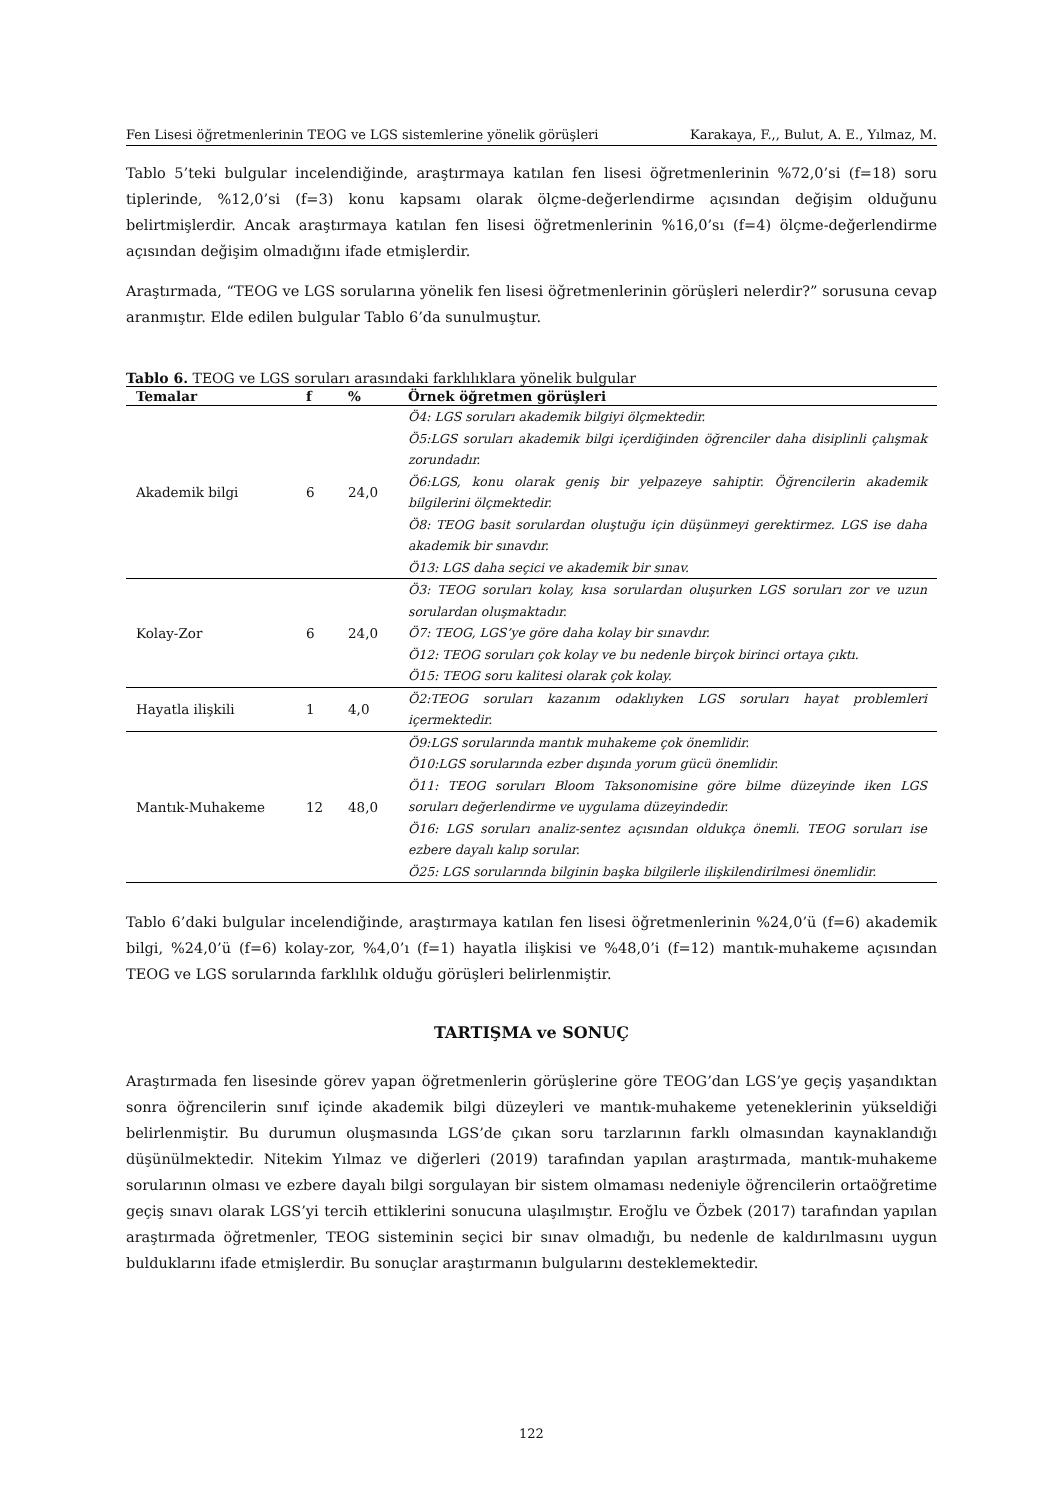Fen Lisesi öğretmenlerinin TEOG ve LGS sistemlerine yönelik görüşleri Karakaya, F.,, Bulut, A. E., Yılmaz, M.
Tablo 5’teki bulgular incelendiğinde, araştırmaya katılan fen lisesi öğretmenlerinin %72,0’si (f=18) soru tiplerinde, %12,0’si (f=3) konu kapsamı olarak ölçme-değerlendirme açısından değişim olduğunu belirtmişlerdir. Ancak araştırmaya katılan fen lisesi öğretmenlerinin %16,0’sı (f=4) ölçme-değerlendirme açısından değişim olmadığını ifade etmişlerdir.
Araştırmada, “TEOG ve LGS sorularına yönelik fen lisesi öğretmenlerinin görüşleri nelerdir?” sorusuna cevap aranmıştır. Elde edilen bulgular Tablo 6’da sunulmuştur.
Tablo 6. TEOG ve LGS soruları arasındaki farklılıklara yönelik bulgular
| Temalar | f | % | Örnek öğretmen görüşleri |
| --- | --- | --- | --- |
| Akademik bilgi | 6 | 24,0 | Ö4: LGS soruları akademik bilgiyi ölçmektedir. Ö5:LGS soruları akademik bilgi içerdiğinden öğrenciler daha disiplinli çalışmak zorundadır. Ö6:LGS, konu olarak geniş bir yelpazeye sahiptir. Öğrencilerin akademik bilgilerini ölçmektedir. Ö8: TEOG basit sorulardan oluştuğu için düşünmeyi gerektirmez. LGS ise daha akademik bir sınavdır. Ö13: LGS daha seçici ve akademik bir sınav. |
| Kolay-Zor | 6 | 24,0 | Ö3: TEOG soruları kolay, kısa sorulardan oluşurken LGS soruları zor ve uzun sorulardan oluşmaktadır. Ö7: TEOG, LGS’ye göre daha kolay bir sınavdır. Ö12: TEOG soruları çok kolay ve bu nedenle birçok birinci ortaya çıktı. Ö15: TEOG soru kalitesi olarak çok kolay. |
| Hayatla ilişkili | 1 | 4,0 | Ö2:TEOG soruları kazanım odaklıyken LGS soruları hayat problemleri içermektedir. |
| Mantık-Muhakeme | 12 | 48,0 | Ö9:LGS sorularında mantık muhakeme çok önemlidir. Ö10:LGS sorularında ezber dışında yorum gücü önemlidir. Ö11: TEOG soruları Bloom Taksonomisine göre bilme düzeyinde iken LGS soruları değerlendirme ve uygulama düzeyindedir. Ö16: LGS soruları analiz-sentez açısından oldukça önemli. TEOG soruları ise ezbere dayalı kalıp sorular. Ö25: LGS sorularında bilginin başka bilgilerle ilişkilendirilmesi önemlidir. |
Tablo 6’daki bulgular incelendiğinde, araştırmaya katılan fen lisesi öğretmenlerinin %24,0’ü (f=6) akademik bilgi, %24,0’ü (f=6) kolay-zor, %4,0’ı (f=1) hayatla ilişkisi ve %48,0’i (f=12) mantık-muhakeme açısından TEOG ve LGS sorularında farklılık olduğu görüşleri belirlenmiştir.
TARTIŞMA ve SONUÇ
Araştırmada fen lisesinde görev yapan öğretmenlerin görüşlerine göre TEOG’dan LGS’ye geçiş yaşandıktan sonra öğrencilerin sınıf içinde akademik bilgi düzeyleri ve mantık-muhakeme yeteneklerinin yükseldiği belirlenmiştir. Bu durumun oluşmasında LGS’de çıkan soru tarzlarının farklı olmasından kaynaklandığı düşünülmektedir. Nitekim Yılmaz ve diğerleri (2019) tarafından yapılan araştırmada, mantık-muhakeme sorularının olması ve ezbere dayalı bilgi sorgulayan bir sistem olmaması nedeniyle öğrencilerin ortaöğretime geçiş sınavı olarak LGS’yi tercih ettiklerini sonucuna ulaşılmıştır. Eroğlu ve Özbek (2017) tarafından yapılan araştırmada öğretmenler, TEOG sisteminin seçici bir sınav olmadığı, bu nedenle de kaldırılmasını uygun bulduklarını ifade etmişlerdir. Bu sonuçlar araştırmanın bulgularını desteklemektedir.
122